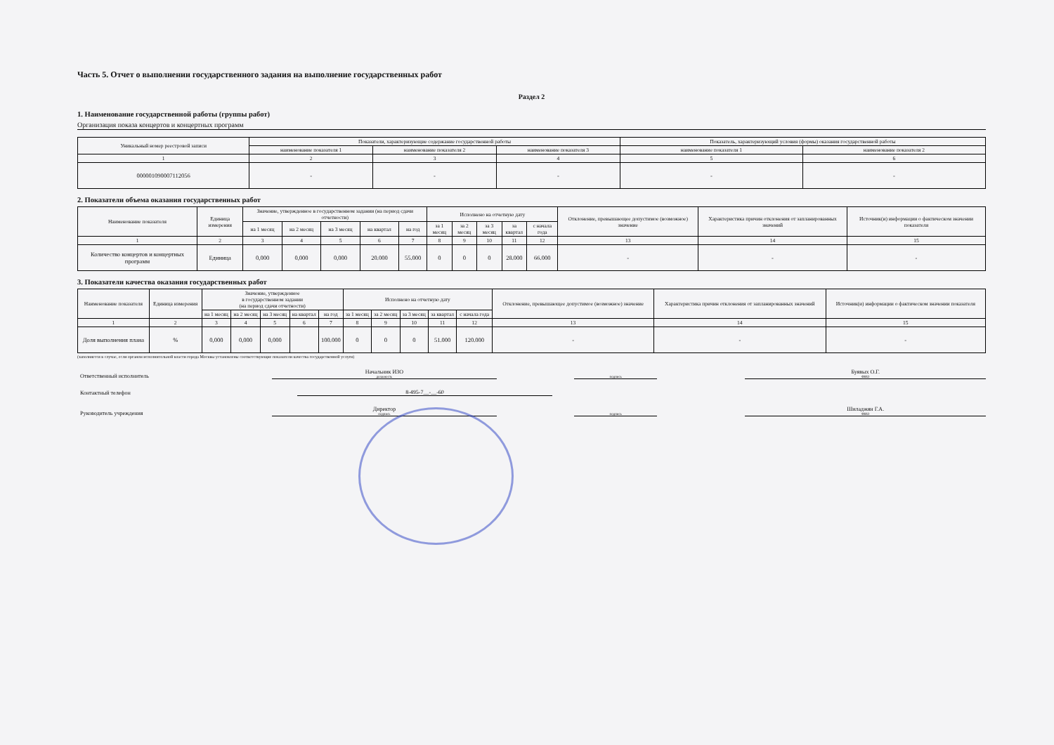Часть 5. Отчет о выполнении государственного задания на выполнение государственных работ
Раздел 2
1. Наименование государственной работы (группы работ)
Организация показа концертов и концертных программ
| Уникальный номер реестровой записи | Показатели, характеризующие содержание государственной работы | | | Показатель, характеризующий условия (формы) оказания государственной работы | |
| --- | --- | --- | --- | --- | --- |
| | наименование показателя 1 | наименование показателя 2 | наименование показателя 3 | наименование показателя 1 | наименование показателя 2 |
| 1 | 2 | 3 | 4 | 5 | 6 |
| 000001090007112056 | - | - | - | - | - |
2. Показатели объема оказания государственных работ
| Наименование показателя | Единица измерения | Значение, утвержденное в государственном задании (на период сдачи отчетности) | | | | | Исполнено на отчетную дату | | | | | Отклонение, превышающее допустимое (возможное) значение | Характеристика причин отклонения от запланированных значений | Источник(и) информации о фактическом значении показателя |
| --- | --- | --- | --- | --- | --- | --- | --- | --- | --- | --- | --- | --- | --- | --- |
| | | на 1 месяц | на 2 месяц | на 3 месяц | на квартал | на год | за 1 месяц | за 2 месяц | за 3 месяц | за квартал | с начала года | | | |
| 1 | 2 | 3 | 4 | 5 | 6 | 7 | 8 | 9 | 10 | 11 | 12 | 13 | 14 | 15 |
| Количество концертов и концертных программ | Единица | 0,000 | 0,000 | 0,000 | 20.000 | 55.000 | 0 | 0 | 0 | 28.000 | 66.000 | - | - | - |
3. Показатели качества оказания государственных работ
| Наименование показателя | Единица измерения | Значение, утвержденное в государственном задании (на период сдачи отчетности) | | | | | Исполнено на отчетную дату | | | | | Отклонение, превышающее допустимое (возможное) значение | Характеристика причин отклонения от запланированных значений | Источник(и) информации о фактическом значении показателя |
| --- | --- | --- | --- | --- | --- | --- | --- | --- | --- | --- | --- | --- | --- | --- |
| | | на 1 месяц | на 2 месяц | на 3 месяц | на квартал | на год | за 1 месяц | за 2 месяц | за 3 месяц | за квартал | с начала года | | | |
| 1 | 2 | 3 | 4 | 5 | 6 | 7 | 8 | 9 | 10 | 11 | 12 | 13 | 14 | 15 |
| Доля выполнения плана | % | 0,000 | 0,000 | 0,000 | | 100.000 | 0 | 0 | 0 | 51.000 | 120.000 | - | - | - |
(заполняется в случае, если органом исполнительной власти города Москвы установлены соответствующие показатели качества государственной услуги)
Ответственный исполнитель
Начальник ИЗО
должность
подпись
Буявых О.Г.
ФИО
Контактный телефон
8-495-7__-__-60
Руководитель учреждения
Директор
подпись
подпись
Шиладжян Г.А.
ФИО